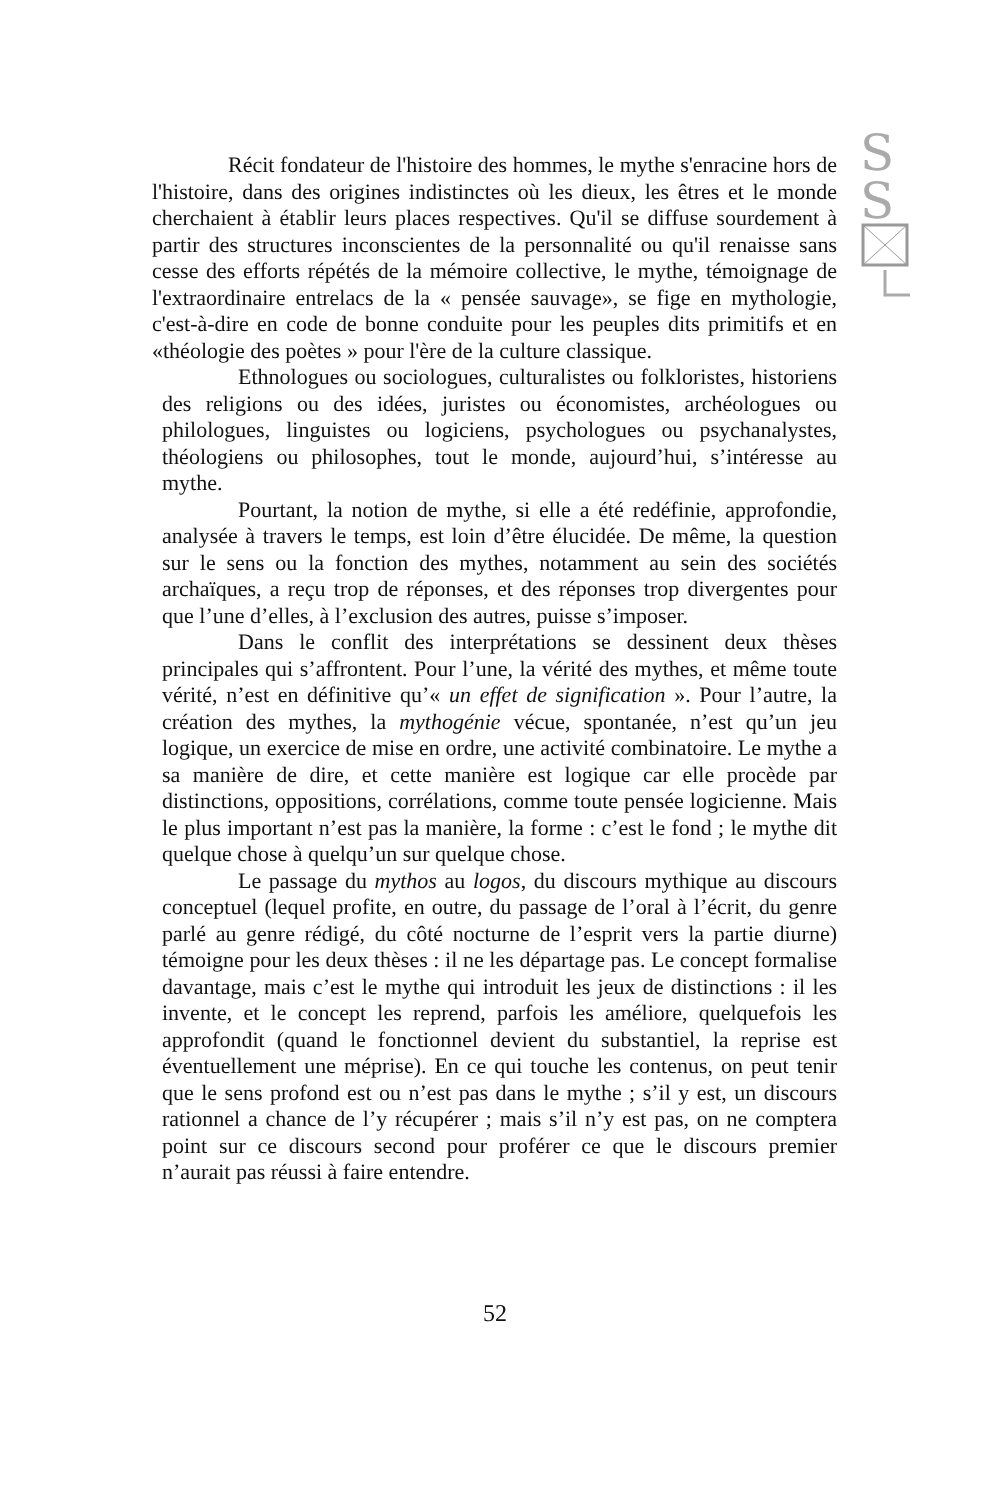S
S
Récit fondateur de l'histoire des hommes, le mythe s'enracine hors de l'histoire, dans des origines indistinctes où les dieux, les êtres et le monde cherchaient à établir leurs places respectives. Qu'il se diffuse sourdement à partir des structures inconscientes de la personnalité ou qu'il renaisse sans cesse des efforts répétés de la mémoire collective, le mythe, témoignage de l'extraordinaire entrelacs de la « pensée sauvage», se fige en mythologie, c'est-à-dire en code de bonne conduite pour les peuples dits primitifs et en «théologie des poètes » pour l'ère de la culture classique.
Ethnologues ou sociologues, culturalistes ou folkloristes, historiens des religions ou des idées, juristes ou économistes, archéologues ou philologues, linguistes ou logiciens, psychologues ou psychanalystes, théologiens ou philosophes, tout le monde, aujourd’hui, s’intéresse au mythe.
Pourtant, la notion de mythe, si elle a été redéfinie, approfondie, analysée à travers le temps, est loin d’être élucidée. De même, la question sur le sens ou la fonction des mythes, notamment au sein des sociétés archaïques, a reçu trop de réponses, et des réponses trop divergentes pour que l’une d’elles, à l’exclusion des autres, puisse s’imposer.
Dans le conflit des interprétations se dessinent deux thèses principales qui s’affrontent. Pour l’une, la vérité des mythes, et même toute vérité, n’est en définitive qu’« un effet de signification ». Pour l’autre, la création des mythes, la mythogénie vécue, spontanée, n’est qu’un jeu logique, un exercice de mise en ordre, une activité combinatoire. Le mythe a sa manière de dire, et cette manière est logique car elle procède par distinctions, oppositions, corrélations, comme toute pensée logicienne. Mais le plus important n’est pas la manière, la forme : c’est le fond ; le mythe dit quelque chose à quelqu’un sur quelque chose.
Le passage du mythos au logos, du discours mythique au discours conceptuel (lequel profite, en outre, du passage de l’oral à l’écrit, du genre parlé au genre rédigé, du côté nocturne de l’esprit vers la partie diurne) témoigne pour les deux thèses : il ne les départage pas. Le concept formalise davantage, mais c’est le mythe qui introduit les jeux de distinctions : il les invente, et le concept les reprend, parfois les améliore, quelquefois les approfondit (quand le fonctionnel devient du substantiel, la reprise est éventuellement une méprise). En ce qui touche les contenus, on peut tenir que le sens profond est ou n’est pas dans le mythe ; s’il y est, un discours rationnel a chance de l’y récupérer ; mais s’il n’y est pas, on ne comptera point sur ce discours second pour proférer ce que le discours premier n’aurait pas réussi à faire entendre.
52